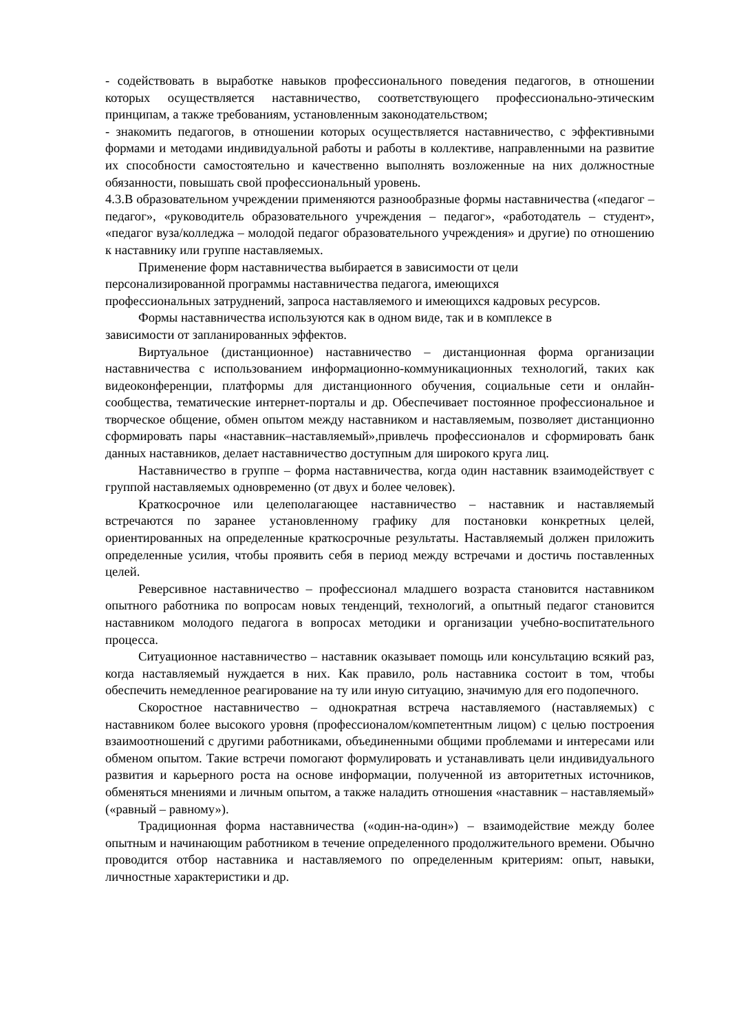- содействовать в выработке навыков профессионального поведения педагогов, в отношении которых осуществляется наставничество, соответствующего профессионально-этическим принципам, а также требованиям, установленным законодательством;
- знакомить педагогов, в отношении которых осуществляется наставничество, с эффективными формами и методами индивидуальной работы и работы в коллективе, направленными на развитие их способности самостоятельно и качественно выполнять возложенные на них должностные обязанности, повышать свой профессиональный уровень.
4.3.В образовательном учреждении применяются разнообразные формы наставничества («педагог – педагог», «руководитель образовательного учреждения – педагог», «работодатель – студент», «педагог вуза/колледжа – молодой педагог образовательного учреждения» и другие) по отношению к наставнику или группе наставляемых.
Применение форм наставничества выбирается в зависимости от цели
персонализированной программы наставничества педагога, имеющихся
профессиональных затруднений, запроса наставляемого и имеющихся кадровых ресурсов.
Формы наставничества используются как в одном виде, так и в комплексе в
зависимости от запланированных эффектов.
Виртуальное (дистанционное) наставничество – дистанционная форма организации наставничества с использованием информационно-коммуникационных технологий, таких как видеоконференции, платформы для дистанционного обучения, социальные сети и онлайн-сообщества, тематические интернет-порталы и др. Обеспечивает постоянное профессиональное и творческое общение, обмен опытом между наставником и наставляемым, позволяет дистанционно сформировать пары «наставник–наставляемый»,привлечь профессионалов и сформировать банк данных наставников, делает наставничество доступным для широкого круга лиц.
Наставничество в группе – форма наставничества, когда один наставник взаимодействует с группой наставляемых одновременно (от двух и более человек).
Краткосрочное или целеполагающее наставничество – наставник и наставляемый встречаются по заранее установленному графику для постановки конкретных целей, ориентированных на определенные краткосрочные результаты. Наставляемый должен приложить определенные усилия, чтобы проявить себя в период между встречами и достичь поставленных целей.
Реверсивное наставничество – профессионал младшего возраста становится наставником опытного работника по вопросам новых тенденций, технологий, а опытный педагог становится наставником молодого педагога в вопросах методики и организации учебно-воспитательного процесса.
Ситуационное наставничество – наставник оказывает помощь или консультацию всякий раз, когда наставляемый нуждается в них. Как правило, роль наставника состоит в том, чтобы обеспечить немедленное реагирование на ту или иную ситуацию, значимую для его подопечного.
Скоростное наставничество – однократная встреча наставляемого (наставляемых) с наставником более высокого уровня (профессионалом/компетентным лицом) с целью построения взаимоотношений с другими работниками, объединенными общими проблемами и интересами или обменом опытом. Такие встречи помогают формулировать и устанавливать цели индивидуального развития и карьерного роста на основе информации, полученной из авторитетных источников, обменяться мнениями и личным опытом, а также наладить отношения «наставник – наставляемый» («равный – равному»).
Традиционная форма наставничества («один-на-один») – взаимодействие между более опытным и начинающим работником в течение определенного продолжительного времени. Обычно проводится отбор наставника и наставляемого по определенным критериям: опыт, навыки, личностные характеристики и др.